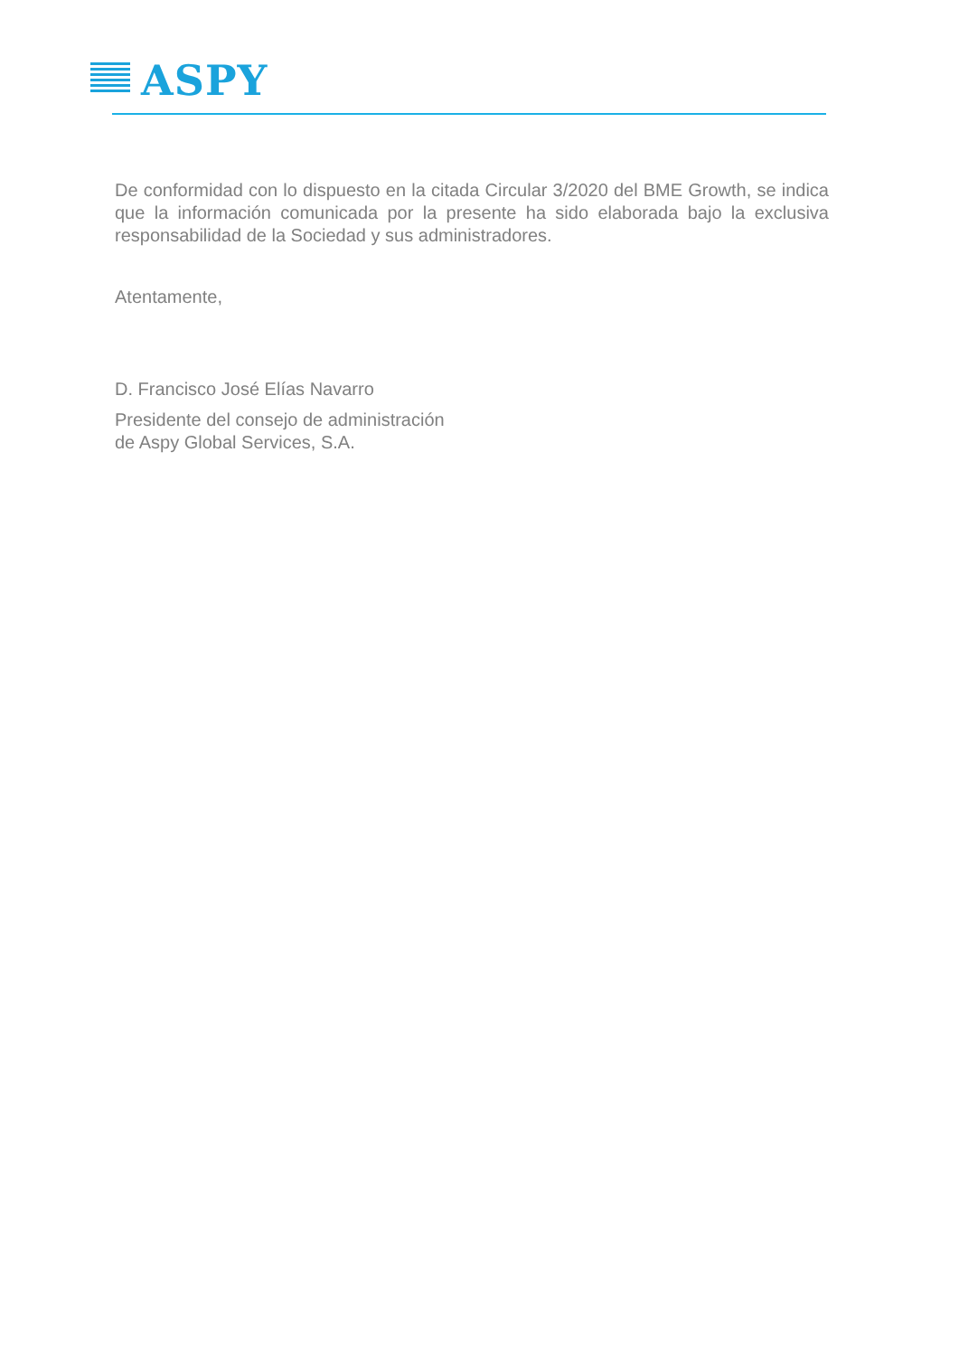ASPY
De conformidad con lo dispuesto en la citada Circular 3/2020 del BME Growth, se indica que la información comunicada por la presente ha sido elaborada bajo la exclusiva responsabilidad de la Sociedad y sus administradores.
Atentamente,
D. Francisco José Elías Navarro
Presidente del consejo de administración
de Aspy Global Services, S.A.